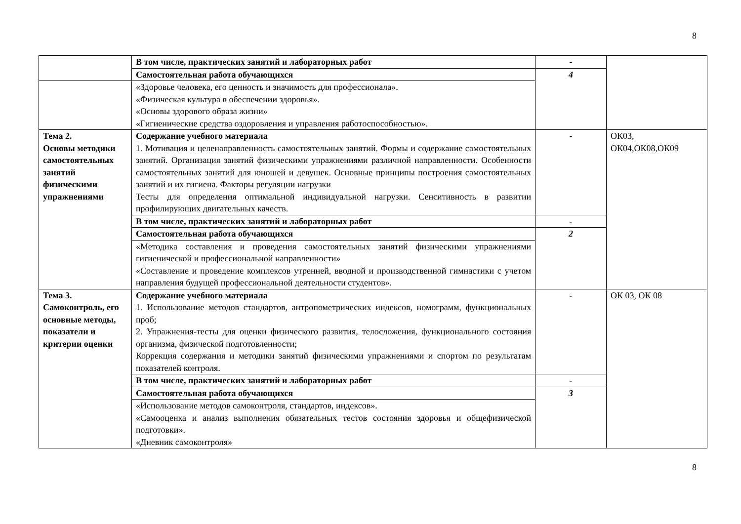8
| | В том числе, практических занятий и лабораторных работ | - | |
| | Самостоятельная работа обучающихся | 4 | |
| | «Здоровье человека, его ценность и значимость для профессионала». «Физическая культура в обеспечении здоровья». «Основы здорового образа жизни» «Гигиенические средства оздоровления и управления работоспособностью». | | |
| Тема 2. Основы методики самостоятельных занятий физическими упражнениями | Содержание учебного материала 1. Мотивация и целенаправленность самостоятельных занятий. Формы и содержание самостоятельных занятий. Организация занятий физическими упражнениями различной направленности. Особенности самостоятельных занятий для юношей и девушек. Основные принципы построения самостоятельных занятий и их гигиена. Факторы регуляции нагрузки Тесты для определения оптимальной индивидуальной нагрузки. Сенситивность в развитии профилирующих двигательных качеств. | - | ОК03, ОК04,ОК08,ОК09 |
| | В том числе, практических занятий и лабораторных работ | - | |
| | Самостоятельная работа обучающихся | 2 | |
| | «Методика составления и проведения самостоятельных занятий физическими упражнениями гигиенической и профессиональной направленности» «Составление и проведение комплексов утренней, вводной и производственной гимнастики с учетом направления будущей профессиональной деятельности студентов». | | |
| Тема 3. Самоконтроль, его основные методы, показатели и критерии оценки | Содержание учебного материала 1. Использование методов стандартов, антропометрических индексов, номограмм, функциональных проб; 2. Упражнения-тесты для оценки физического развития, телосложения, функционального состояния организма, физической подготовленности; Коррекция содержания и методики занятий физическими упражнениями и спортом по результатам показателей контроля. | - | ОК 03, ОК 08 |
| | В том числе, практических занятий и лабораторных работ | - | |
| | Самостоятельная работа обучающихся | 3 | |
| | «Использование методов самоконтроля, стандартов, индексов». «Самооценка и анализ выполнения обязательных тестов состояния здоровья и общефизической подготовки». «Дневник самоконтроля» | | |
8